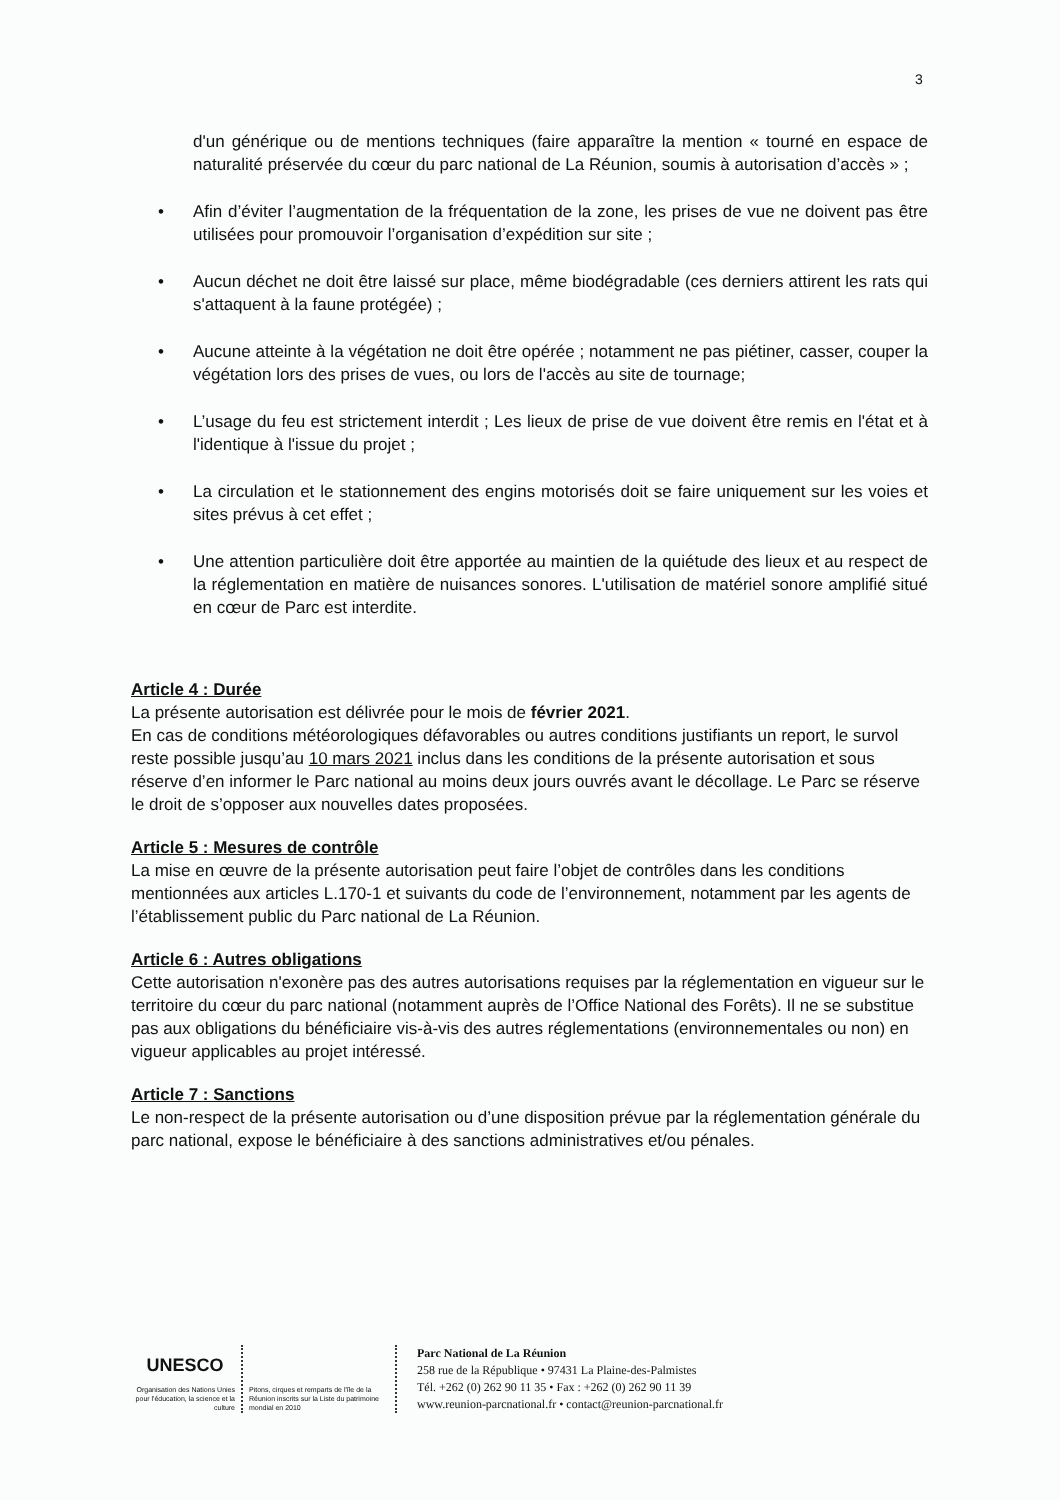3
d'un générique ou de mentions techniques (faire apparaître la mention « tourné en espace de naturalité préservée du cœur du parc national de La Réunion, soumis à autorisation d’accès » ;
• Afin d’éviter l’augmentation de la fréquentation de la zone, les prises de vue ne doivent pas être utilisées pour promouvoir l’organisation d’expédition sur site ;
• Aucun déchet ne doit être laissé sur place, même biodégradable (ces derniers attirent les rats qui s'attaquent à la faune protégée) ;
• Aucune atteinte à la végétation ne doit être opérée ; notamment ne pas piétiner, casser, couper la végétation lors des prises de vues, ou lors de l'accès au site de tournage;
• L’usage du feu est strictement interdit ; Les lieux de prise de vue doivent être remis en l'état et à l'identique à l'issue du projet ;
• La circulation et le stationnement des engins motorisés doit se faire uniquement sur les voies et sites prévus à cet effet ;
• Une attention particulière doit être apportée au maintien de la quiétude des lieux et au respect de la réglementation en matière de nuisances sonores. L'utilisation de matériel sonore amplifié situé en cœur de Parc est interdite.
Article 4 : Durée
La présente autorisation est délivrée pour le mois de février 2021.
En cas de conditions météorologiques défavorables ou autres conditions justifiants un report, le survol reste possible jusqu’au 10 mars 2021 inclus dans les conditions de la présente autorisation et sous réserve d’en informer le Parc national au moins deux jours ouvrés avant le décollage. Le Parc se réserve le droit de s’opposer aux nouvelles dates proposées.
Article 5 : Mesures de contrôle
La mise en œuvre de la présente autorisation peut faire l’objet de contrôles dans les conditions mentionnées aux articles L.170-1 et suivants du code de l’environnement, notamment par les agents de l’établissement public du Parc national de La Réunion.
Article 6 : Autres obligations
Cette autorisation n'exonère pas des autres autorisations requises par la réglementation en vigueur sur le territoire du cœur du parc national (notamment auprès de l’Office National des Forêts). Il ne se substitue pas aux obligations du bénéficiaire vis-à-vis des autres réglementations (environnementales ou non) en vigueur applicables au projet intéressé.
Article 7 : Sanctions
Le non-respect de la présente autorisation ou d’une disposition prévue par la réglementation générale du parc national, expose le bénéficiaire à des sanctions administratives et/ou pénales.
UNESCO
Organisation des Nations Unies pour l'éducation, la science et la culture
Pitons, cirques et remparts de l'île de la Réunion inscrits sur la Liste du patrimoine mondial en 2010
Parc National de La Réunion
258 rue de la République • 97431 La Plaine-des-Palmistes
Tél. +262 (0) 262 90 11 35 • Fax : +262 (0) 262 90 11 39
www.reunion-parcnational.fr • contact@reunion-parcnational.fr